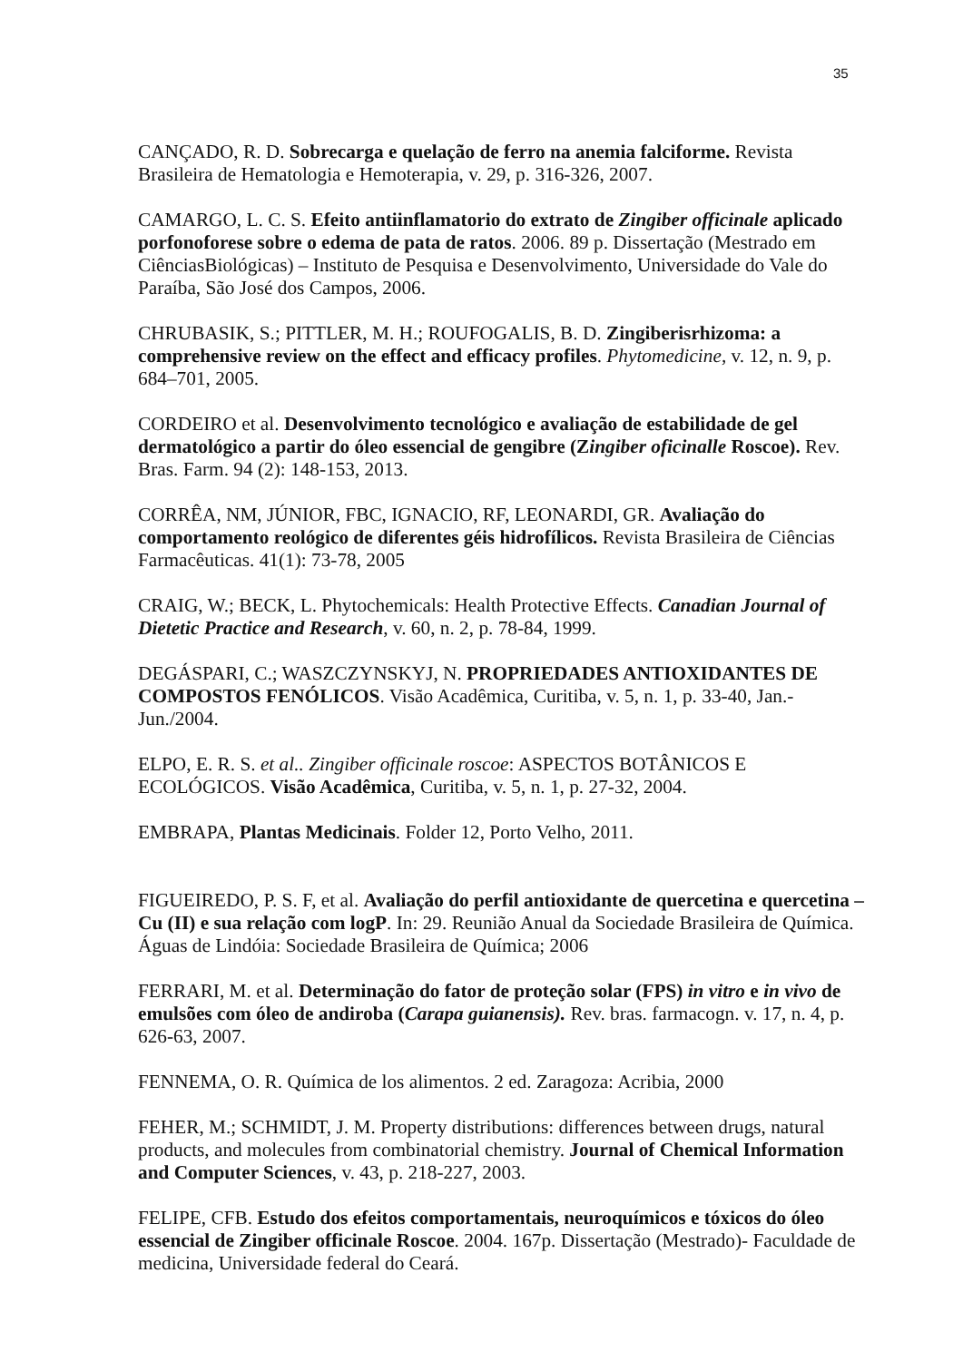35
CANÇADO, R. D. Sobrecarga e quelação de ferro na anemia falciforme. Revista Brasileira de Hematologia e Hemoterapia, v. 29, p. 316-326, 2007.
CAMARGO, L. C. S. Efeito antiinflamatorio do extrato de Zingiber officinale aplicado porfonoforese sobre o edema de pata de ratos. 2006. 89 p. Dissertação (Mestrado em CiênciasBiológicas) – Instituto de Pesquisa e Desenvolvimento, Universidade do Vale do Paraíba, São José dos Campos, 2006.
CHRUBASIK, S.; PITTLER, M. H.; ROUFOGALIS, B. D. Zingiberisrhizoma: a comprehensive review on the effect and efficacy profiles. Phytomedicine, v. 12, n. 9, p. 684–701, 2005.
CORDEIRO et al. Desenvolvimento tecnológico e avaliação de estabilidade de gel dermatológico a partir do óleo essencial de gengibre (Zingiber oficinalle Roscoe). Rev. Bras. Farm. 94 (2): 148-153, 2013.
CORRÊA, NM, JÚNIOR, FBC, IGNACIO, RF, LEONARDI, GR. Avaliação do comportamento reológico de diferentes géis hidrofílicos. Revista Brasileira de Ciências Farmacêuticas. 41(1): 73-78, 2005
CRAIG, W.; BECK, L. Phytochemicals: Health Protective Effects. Canadian Journal of Dietetic Practice and Research, v. 60, n. 2, p. 78-84, 1999.
DEGÁSPARI, C.; WASZCZYNSKYJ, N. PROPRIEDADES ANTIOXIDANTES DE COMPOSTOS FENÓLICOS. Visão Acadêmica, Curitiba, v. 5, n. 1, p. 33-40, Jan.-Jun./2004.
ELPO, E. R. S. et al.. Zingiber officinale roscoe: ASPECTOS BOTÂNICOS E ECOLÓGICOS. Visão Acadêmica, Curitiba, v. 5, n. 1, p. 27-32, 2004.
EMBRAPA, Plantas Medicinais. Folder 12, Porto Velho, 2011.
FIGUEIREDO, P. S. F, et al. Avaliação do perfil antioxidante de quercetina e quercetina – Cu (II) e sua relação com logP. In: 29. Reunião Anual da Sociedade Brasileira de Química. Águas de Lindóia: Sociedade Brasileira de Química; 2006
FERRARI, M. et al. Determinação do fator de proteção solar (FPS) in vitro e in vivo de emulsões com óleo de andiroba (Carapa guianensis). Rev. bras. farmacogn. v. 17, n. 4, p. 626-63, 2007.
FENNEMA, O. R. Química de los alimentos. 2 ed. Zaragoza: Acribia, 2000
FEHER, M.; SCHMIDT, J. M. Property distributions: differences between drugs, natural products, and molecules from combinatorial chemistry. Journal of Chemical Information and Computer Sciences, v. 43, p. 218-227, 2003.
FELIPE, CFB. Estudo dos efeitos comportamentais, neuroquímicos e tóxicos do óleo essencial de Zingiber officinale Roscoe. 2004. 167p. Dissertação (Mestrado)- Faculdade de medicina, Universidade federal do Ceará.